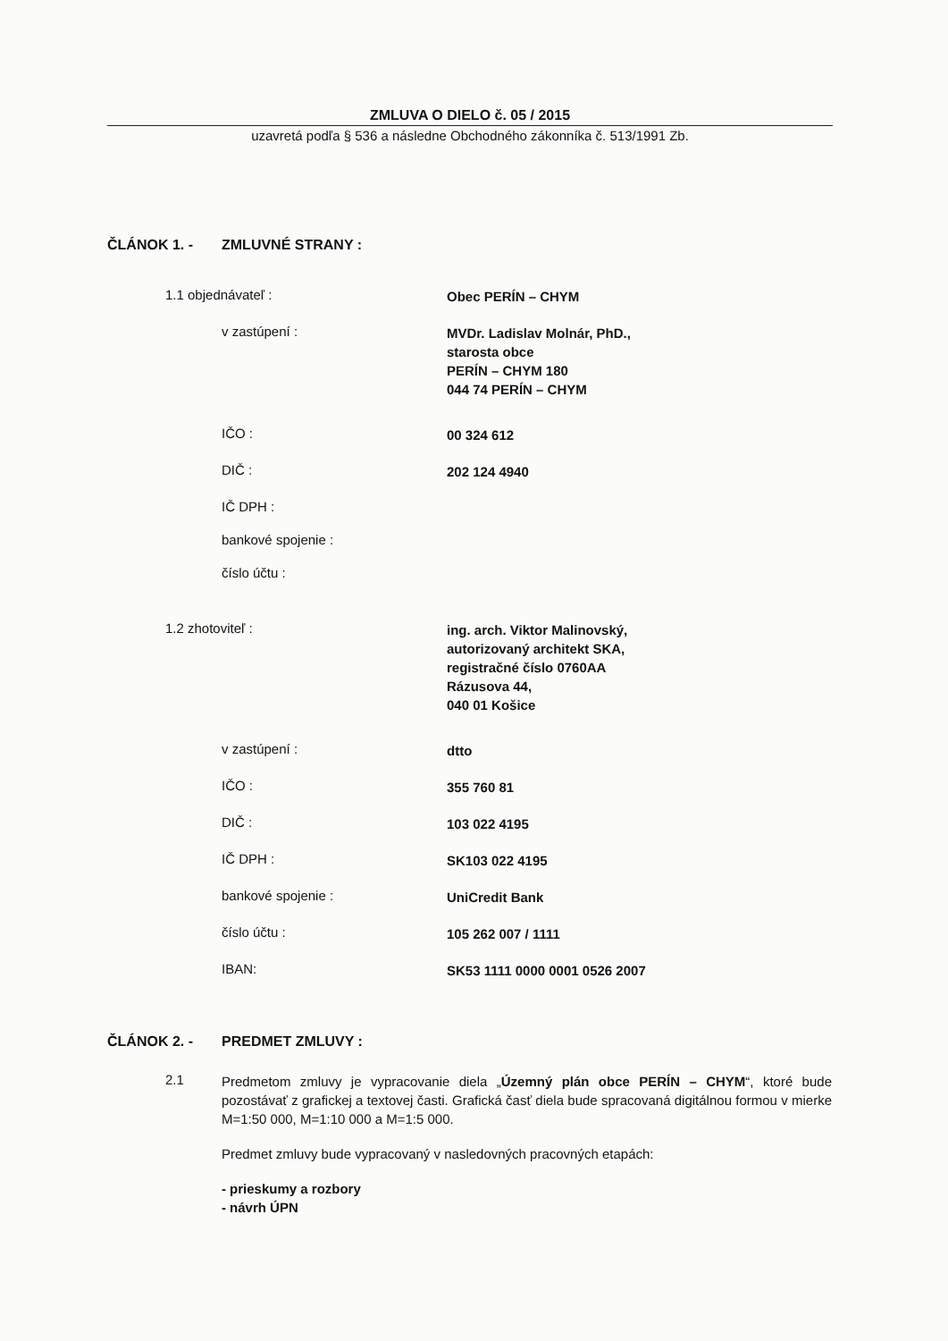ZMLUVA O DIELO č. 05 / 2015
uzavretá podľa § 536 a následne Obchodného zákonníka č. 513/1991 Zb.
ČLÁNOK 1. - ZMLUVNÉ STRANY :
1.1 objednávateľ :
Obec PERÍN – CHYM
v zastúpení :
MVDr. Ladislav Molnár, PhD.,
starosta obce
PERÍN – CHYM 180
044 74 PERÍN – CHYM
IČO :
00 324 612
DIČ :
202 124 4940
IČ DPH :
bankové spojenie :
číslo účtu :
1.2 zhotoviteľ :
ing. arch. Viktor Malinovský,
autorizovaný architekt SKA,
registračné číslo 0760AA
Rázusova 44,
040 01 Košice
v zastúpení :
dtto
IČO :
355 760 81
DIČ :
103 022 4195
IČ DPH :
SK103 022 4195
bankové spojenie :
UniCredit Bank
číslo účtu :
105 262 007 / 1111
IBAN:
SK53 1111 0000 0001 0526 2007
ČLÁNOK 2. - PREDMET ZMLUVY :
2.1
Predmetom zmluvy je vypracovanie diela „Územný plán obce PERÍN – CHYM“, ktoré bude pozostávať z grafickej a textovej časti. Grafická časť diela bude spracovaná digitálnou formou v mierke M=1:50 000, M=1:10 000 a M=1:5 000.
Predmet zmluvy bude vypracovaný v nasledovných pracovných etapách:
- prieskumy a rozbory
- návrh ÚPN